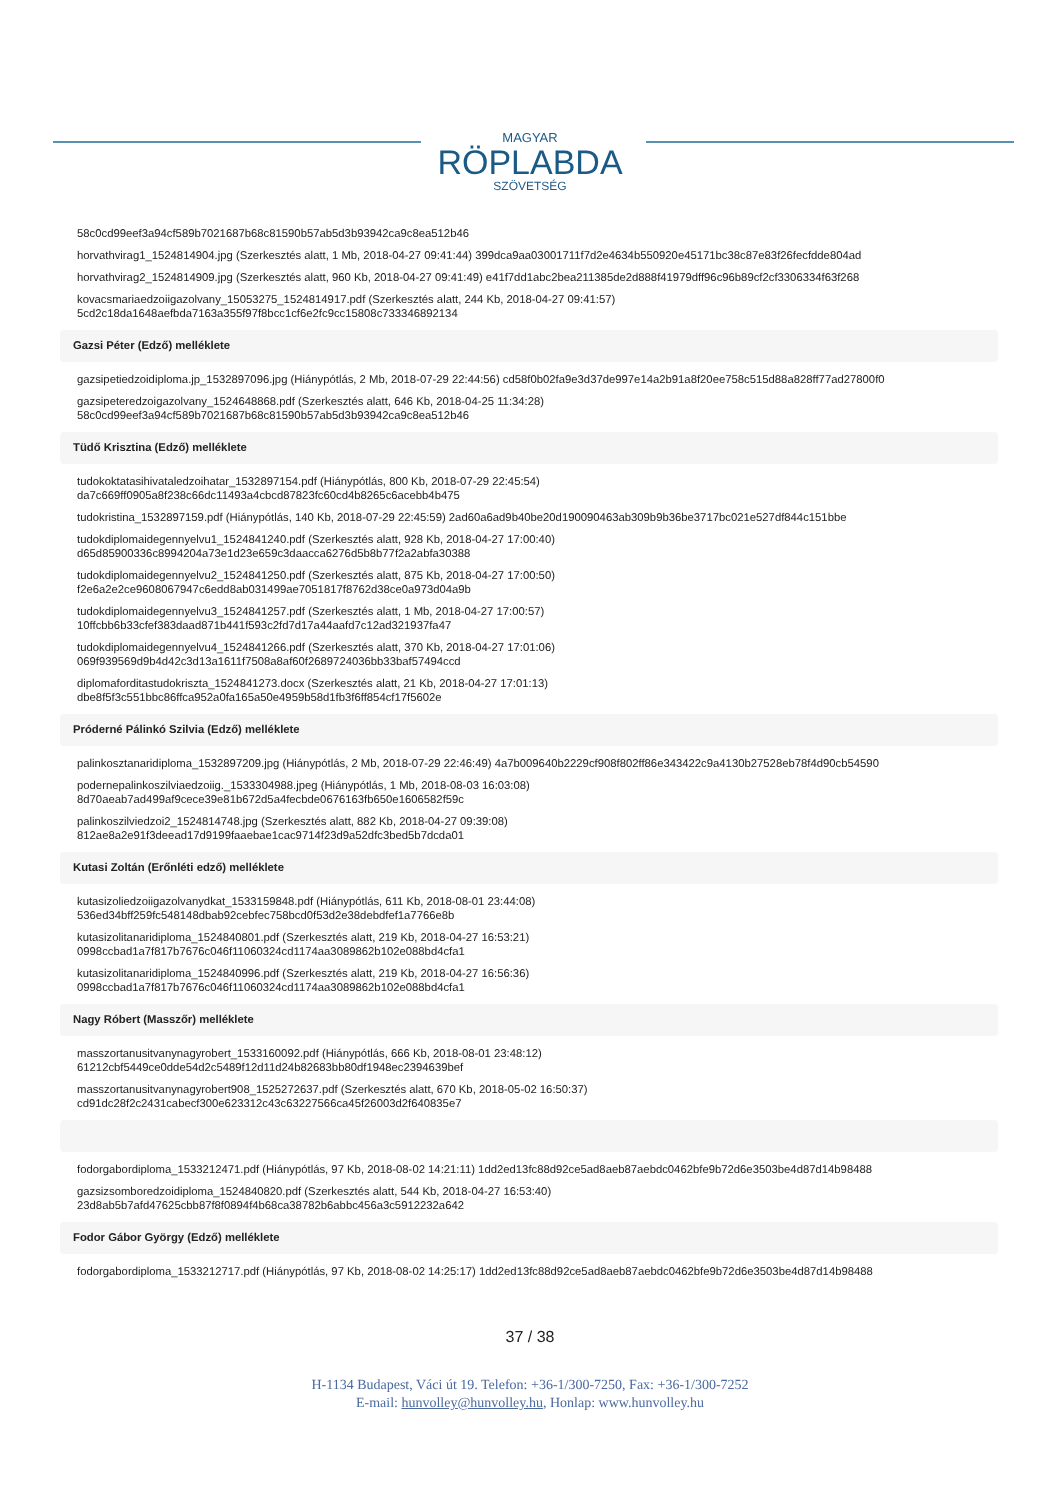MAGYAR
RÖPLABDA
SZÖVETSÉG
58c0cd99eef3a94cf589b7021687b68c81590b57ab5d3b93942ca9c8ea512b46
horvathvirag1_1524814904.jpg (Szerkesztés alatt, 1 Mb, 2018-04-27 09:41:44) 399dca9aa03001711f7d2e4634b550920e45171bc38c87e83f26fecfdde804ad
horvathvirag2_1524814909.jpg (Szerkesztés alatt, 960 Kb, 2018-04-27 09:41:49) e41f7dd1abc2bea211385de2d888f41979dff96c96b89cf2cf3306334f63f268
kovacsmariaedzoiigazolvany_15053275_1524814917.pdf (Szerkesztés alatt, 244 Kb, 2018-04-27 09:41:57)
5cd2c18da1648aefbda7163a355f97f8bcc1cf6e2fc9cc15808c733346892134
Gazsi Péter (Edző) melléklete
gazsipetiedzoidiploma.jp_1532897096.jpg (Hiánypótlás, 2 Mb, 2018-07-29 22:44:56) cd58f0b02fa9e3d37de997e14a2b91a8f20ee758c515d88a828ff77ad27800f0
gazsipeteredzoigazolvany_1524648868.pdf (Szerkesztés alatt, 646 Kb, 2018-04-25 11:34:28)
58c0cd99eef3a94cf589b7021687b68c81590b57ab5d3b93942ca9c8ea512b46
Tüdő Krisztina (Edző) melléklete
tudokoktatasihivataledzoihatar_1532897154.pdf (Hiánypótlás, 800 Kb, 2018-07-29 22:45:54)
da7c669ff0905a8f238c66dc11493a4cbcd87823fc60cd4b8265c6acebb4b475
tudokristina_1532897159.pdf (Hiánypótlás, 140 Kb, 2018-07-29 22:45:59) 2ad60a6ad9b40be20d190090463ab309b9b36be3717bc021e527df844c151bbe
tudokdiplomaidegennyelvu1_1524841240.pdf (Szerkesztés alatt, 928 Kb, 2018-04-27 17:00:40)
d65d85900336c8994204a73e1d23e659c3daacca6276d5b8b77f2a2abfa30388
tudokdiplomaidegennyelvu2_1524841250.pdf (Szerkesztés alatt, 875 Kb, 2018-04-27 17:00:50)
f2e6a2e2ce9608067947c6edd8ab031499ae7051817f8762d38ce0a973d04a9b
tudokdiplomaidegennyelvu3_1524841257.pdf (Szerkesztés alatt, 1 Mb, 2018-04-27 17:00:57)
10ffcbb6b33cfef383daad871b441f593c2fd7d17a44aafd7c12ad321937fa47
tudokdiplomaidegennyelvu4_1524841266.pdf (Szerkesztés alatt, 370 Kb, 2018-04-27 17:01:06)
069f939569d9b4d42c3d13a1611f7508a8af60f2689724036bb33baf57494ccd
diplomaforditastudokriszta_1524841273.docx (Szerkesztés alatt, 21 Kb, 2018-04-27 17:01:13)
dbe8f5f3c551bbc86ffca952a0fa165a50e4959b58d1fb3f6ff854cf17f5602e
Próderné Pálinkó Szilvia (Edző) melléklete
palinkosztanaridiploma_1532897209.jpg (Hiánypótlás, 2 Mb, 2018-07-29 22:46:49) 4a7b009640b2229cf908f802ff86e343422c9a4130b27528eb78f4d90cb54590
podernepalinkoszilviaedzoiig._1533304988.jpeg (Hiánypótlás, 1 Mb, 2018-08-03 16:03:08)
8d70aeab7ad499af9cece39e81b672d5a4fecbde0676163fb650e1606582f59c
palinkoszilviedzoi2_1524814748.jpg (Szerkesztés alatt, 882 Kb, 2018-04-27 09:39:08)
812ae8a2e91f3deead17d9199faaebae1cac9714f23d9a52dfc3bed5b7dcda01
Kutasi Zoltán (Erőnléti edző) melléklete
kutasizoliedzoiigazolvanydkat_1533159848.pdf (Hiánypótlás, 611 Kb, 2018-08-01 23:44:08)
536ed34bff259fc548148dbab92cebfec758bcd0f53d2e38debdfef1a7766e8b
kutasizolitanaridiploma_1524840801.pdf (Szerkesztés alatt, 219 Kb, 2018-04-27 16:53:21)
0998ccbad1a7f817b7676c046f11060324cd1174aa3089862b102e088bd4cfa1
kutasizolitanaridiploma_1524840996.pdf (Szerkesztés alatt, 219 Kb, 2018-04-27 16:56:36)
0998ccbad1a7f817b7676c046f11060324cd1174aa3089862b102e088bd4cfa1
Nagy Róbert (Masszőr) melléklete
masszortanusitvanynagyrobert_1533160092.pdf (Hiánypótlás, 666 Kb, 2018-08-01 23:48:12)
61212cbf5449ce0dde54d2c5489f12d11d24b82683bb80df1948ec2394639bef
masszortanusitvanynagyrobert908_1525272637.pdf (Szerkesztés alatt, 670 Kb, 2018-05-02 16:50:37)
cd91dc28f2c2431cabecf300e623312c43c63227566ca45f26003d2f640835e7
fodorgabordiploma_1533212471.pdf (Hiánypótlás, 97 Kb, 2018-08-02 14:21:11) 1dd2ed13fc88d92ce5ad8aeb87aebdc0462bfe9b72d6e3503be4d87d14b98488
gazsizsomboredzoidiploma_1524840820.pdf (Szerkesztés alatt, 544 Kb, 2018-04-27 16:53:40)
23d8ab5b7afd47625cbb87f8f0894f4b68ca38782b6abbc456a3c5912232a642
Fodor Gábor György (Edző) melléklete
fodorgabordiploma_1533212717.pdf (Hiánypótlás, 97 Kb, 2018-08-02 14:25:17) 1dd2ed13fc88d92ce5ad8aeb87aebdc0462bfe9b72d6e3503be4d87d14b98488
37 / 38
H-1134 Budapest, Váci út 19. Telefon: +36-1/300-7250, Fax: +36-1/300-7252
E-mail: hunvolley@hunvolley.hu, Honlap: www.hunvolley.hu